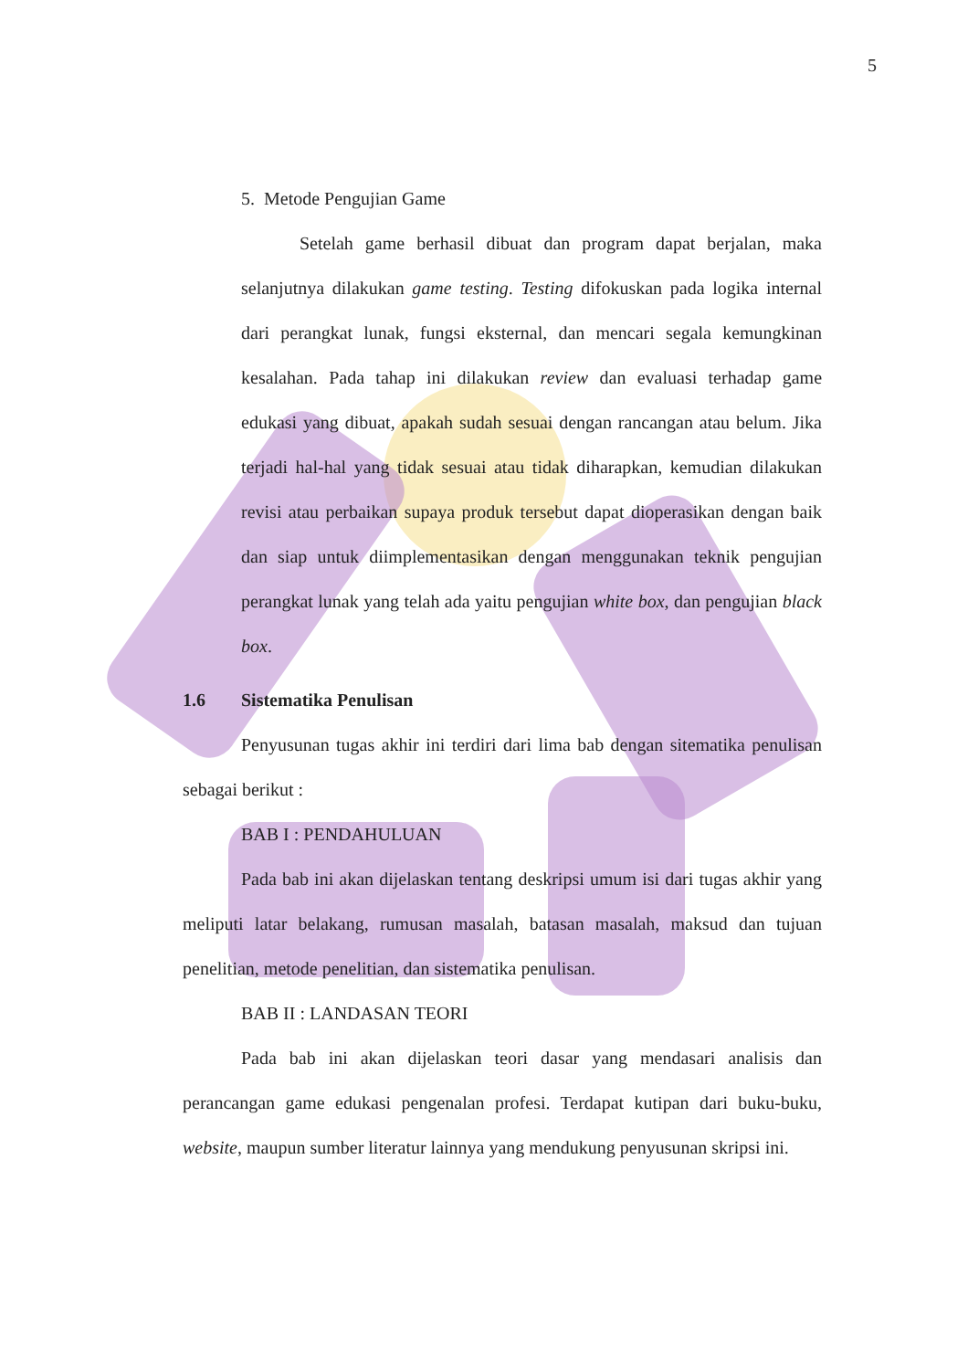5
5. Metode Pengujian Game
Setelah game berhasil dibuat dan program dapat berjalan, maka selanjutnya dilakukan game testing. Testing difokuskan pada logika internal dari perangkat lunak, fungsi eksternal, dan mencari segala kemungkinan kesalahan. Pada tahap ini dilakukan review dan evaluasi terhadap game edukasi yang dibuat, apakah sudah sesuai dengan rancangan atau belum. Jika terjadi hal-hal yang tidak sesuai atau tidak diharapkan, kemudian dilakukan revisi atau perbaikan supaya produk tersebut dapat dioperasikan dengan baik dan siap untuk diimplementasikan dengan menggunakan teknik pengujian perangkat lunak yang telah ada yaitu pengujian white box, dan pengujian black box.
1.6 Sistematika Penulisan
Penyusunan tugas akhir ini terdiri dari lima bab dengan sitematika penulisan sebagai berikut :
BAB I : PENDAHULUAN
Pada bab ini akan dijelaskan tentang deskripsi umum isi dari tugas akhir yang meliputi latar belakang, rumusan masalah, batasan masalah, maksud dan tujuan penelitian, metode penelitian, dan sistematika penulisan.
BAB II : LANDASAN TEORI
Pada bab ini akan dijelaskan teori dasar yang mendasari analisis dan perancangan game edukasi pengenalan profesi. Terdapat kutipan dari buku-buku, website, maupun sumber literatur lainnya yang mendukung penyusunan skripsi ini.